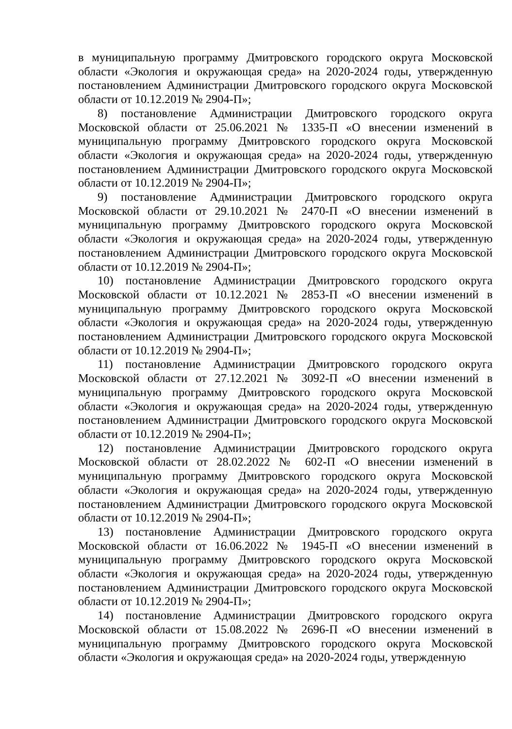в муниципальную программу Дмитровского городского округа Московской области «Экология и окружающая среда» на 2020-2024 годы, утвержденную постановлением Администрации Дмитровского городского округа Московской области от 10.12.2019 № 2904-П»;
8) постановление Администрации Дмитровского городского округа Московской области от 25.06.2021 № 1335-П «О внесении изменений в муниципальную программу Дмитровского городского округа Московской области «Экология и окружающая среда» на 2020-2024 годы, утвержденную постановлением Администрации Дмитровского городского округа Московской области от 10.12.2019 № 2904-П»;
9) постановление Администрации Дмитровского городского округа Московской области от 29.10.2021 № 2470-П «О внесении изменений в муниципальную программу Дмитровского городского округа Московской области «Экология и окружающая среда» на 2020-2024 годы, утвержденную постановлением Администрации Дмитровского городского округа Московской области от 10.12.2019 № 2904-П»;
10) постановление Администрации Дмитровского городского округа Московской области от 10.12.2021 № 2853-П «О внесении изменений в муниципальную программу Дмитровского городского округа Московской области «Экология и окружающая среда» на 2020-2024 годы, утвержденную постановлением Администрации Дмитровского городского округа Московской области от 10.12.2019 № 2904-П»;
11) постановление Администрации Дмитровского городского округа Московской области от 27.12.2021 № 3092-П «О внесении изменений в муниципальную программу Дмитровского городского округа Московской области «Экология и окружающая среда» на 2020-2024 годы, утвержденную постановлением Администрации Дмитровского городского округа Московской области от 10.12.2019 № 2904-П»;
12) постановление Администрации Дмитровского городского округа Московской области от 28.02.2022 № 602-П «О внесении изменений в муниципальную программу Дмитровского городского округа Московской области «Экология и окружающая среда» на 2020-2024 годы, утвержденную постановлением Администрации Дмитровского городского округа Московской области от 10.12.2019 № 2904-П»;
13) постановление Администрации Дмитровского городского округа Московской области от 16.06.2022 № 1945-П «О внесении изменений в муниципальную программу Дмитровского городского округа Московской области «Экология и окружающая среда» на 2020-2024 годы, утвержденную постановлением Администрации Дмитровского городского округа Московской области от 10.12.2019 № 2904-П»;
14) постановление Администрации Дмитровского городского округа Московской области от 15.08.2022 № 2696-П «О внесении изменений в муниципальную программу Дмитровского городского округа Московской области «Экология и окружающая среда» на 2020-2024 годы, утвержденную